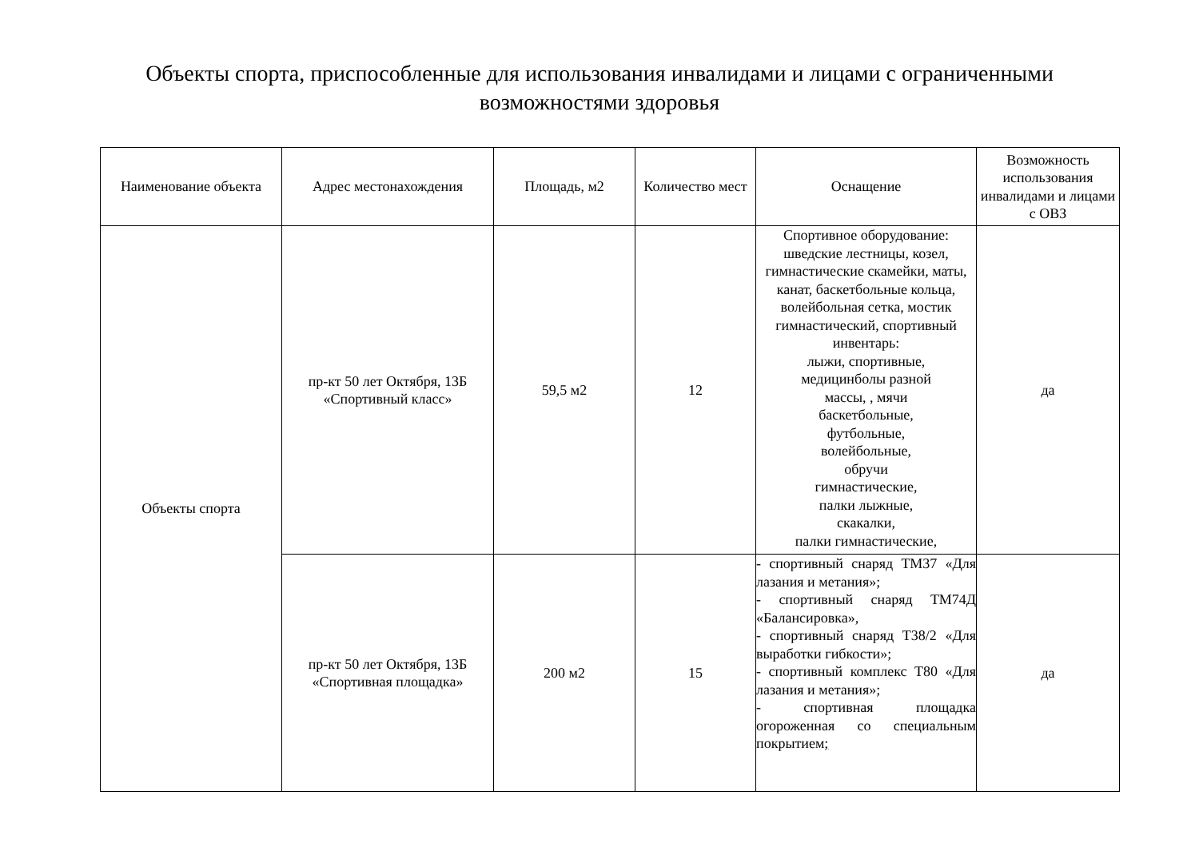Объекты спорта, приспособленные для использования инвалидами и лицами с ограниченными
возможностями здоровья
| Наименование объекта | Адрес местонахождения | Площадь, м2 | Количество мест | Оснащение | Возможность использования инвалидами и лицами с ОВЗ |
| --- | --- | --- | --- | --- | --- |
| Объекты спорта | пр-кт 50 лет Октября, 13Б «Спортивный класс» | 59,5 м2 | 12 | Спортивное оборудование: шведские лестницы, козел, гимнастические скамейки, маты, канат, баскетбольные кольца, волейбольная сетка, мостик гимнастический, спортивный инвентарь: лыжи, спортивные, медицинболы разной массы, , мячи баскетбольные, футбольные, волейбольные, обручи гимнастические, палки лыжные, скакалки, палки гимнастические, | да |
| | пр-кт 50 лет Октября, 13Б «Спортивная площадка» | 200 м2 | 15 | - спортивный снаряд ТМ37 «Для лазания и метания»; - спортивный снаряд ТМ74Д «Балансировка», - спортивный снаряд Т38/2 «Для выработки гибкости»; - спортивный комплекс Т80 «Для лазания и метания»; - спортивная площадка огороженная со специальным покрытием ; | да |